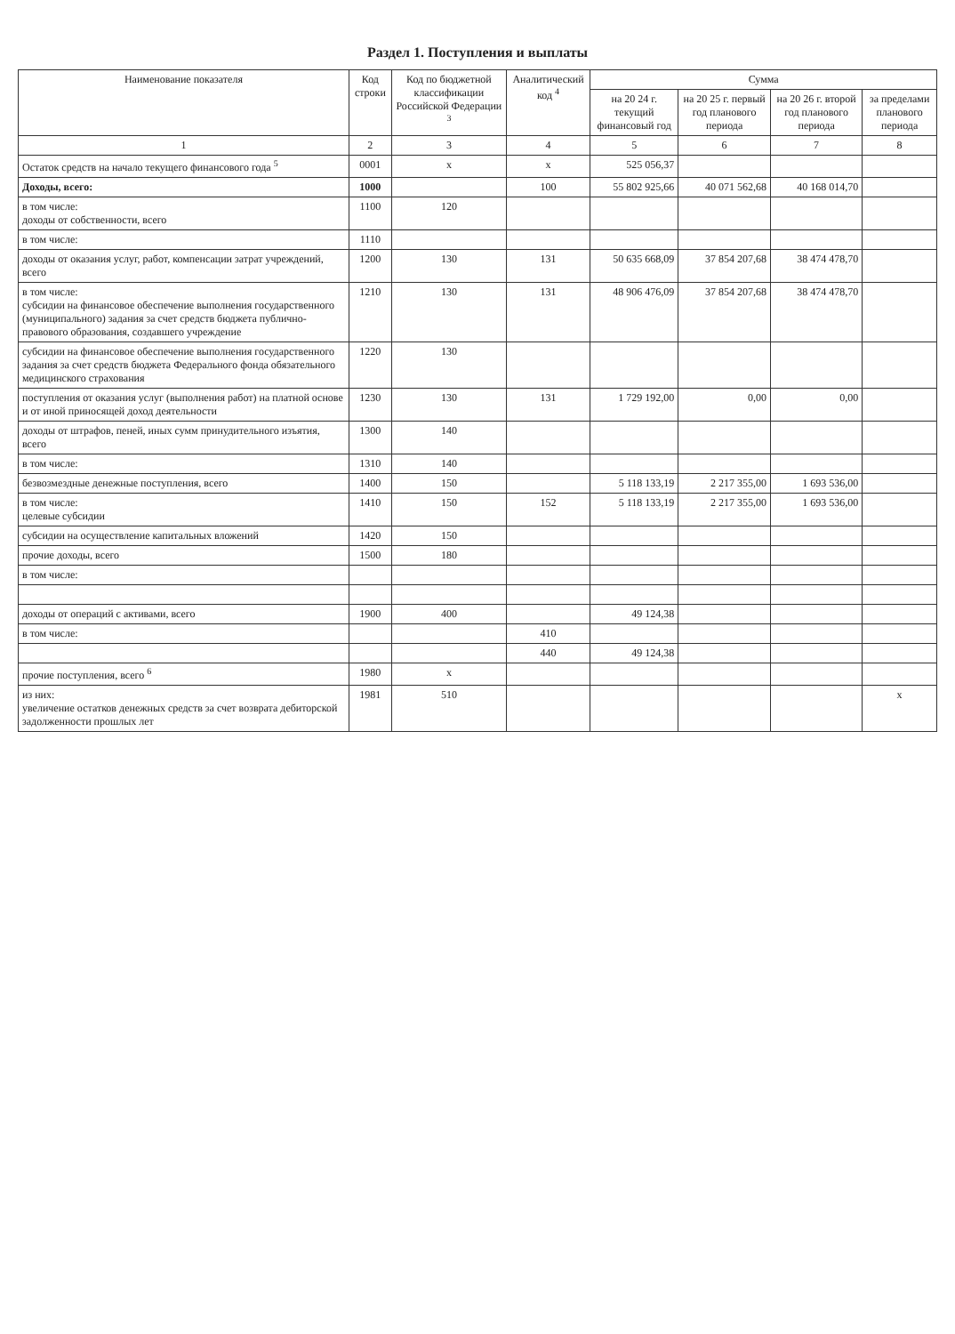Раздел 1. Поступления и выплаты
| Наименование показателя | Код строки | Код по бюджетной классификации Российской Федерации <sup>3</sup> | Аналитический код <sup>4</sup> | Сумма | | | |
| --- | --- | --- | --- | --- | --- | --- | --- |
| | | | | на 20 24 г. текущий финансовый год | на 20 25 г. первый год планового периода | на 20 26 г. второй год планового периода | за пределами планового периода |
| 1 | 2 | 3 | 4 | 5 | 6 | 7 | 8 |
| Остаток средств на начало текущего финансового года <sup>5</sup> | 0001 | x | x | 525 056,37 | | | |
| Доходы, всего: | 1000 | | 100 | 55 802 925,66 | 40 071 562,68 | 40 168 014,70 | |
| в том числе: доходы от собственности, всего | 1100 | 120 | | | | | |
| в том числе: | 1110 | | | | | | |
| доходы от оказания услуг, работ, компенсации затрат учреждений, всего | 1200 | 130 | 131 | 50 635 668,09 | 37 854 207,68 | 38 474 478,70 | |
| в том числе: субсидии на финансовое обеспечение выполнения государственного (муниципального) задания за счет средств бюджета публично-правового образования, создавшего учреждение | 1210 | 130 | 131 | 48 906 476,09 | 37 854 207,68 | 38 474 478,70 | |
| субсидии на финансовое обеспечение выполнения государственного задания за счет средств бюджета Федерального фонда обязательного медицинского страхования | 1220 | 130 | | | | | |
| поступления от оказания услуг (выполнения работ) на платной основе и от иной приносящей доход деятельности | 1230 | 130 | 131 | 1 729 192,00 | 0,00 | 0,00 | |
| доходы от штрафов, пеней, иных сумм принудительного изъятия, всего | 1300 | 140 | | | | | |
| в том числе: | 1310 | 140 | | | | | |
| безвозмездные денежные поступления, всего | 1400 | 150 | | 5 118 133,19 | 2 217 355,00 | 1 693 536,00 | |
| в том числе: целевые субсидии | 1410 | 150 | 152 | 5 118 133,19 | 2 217 355,00 | 1 693 536,00 | |
| субсидии на осуществление капитальных вложений | 1420 | 150 | | | | | |
| прочие доходы, всего | 1500 | 180 | | | | | |
| в том числе: | | | | | | | |
| доходы от операций с активами, всего | 1900 | 400 | | 49 124,38 | | | |
| в том числе: | | | 410 | | | | |
| | | | 440 | 49 124,38 | | | |
| прочие поступления, всего <sup>6</sup> | 1980 | x | | | | | |
| из них: увеличение остатков денежных средств за счет возврата дебиторской задолженности прошлых лет | 1981 | 510 | | | | | x |